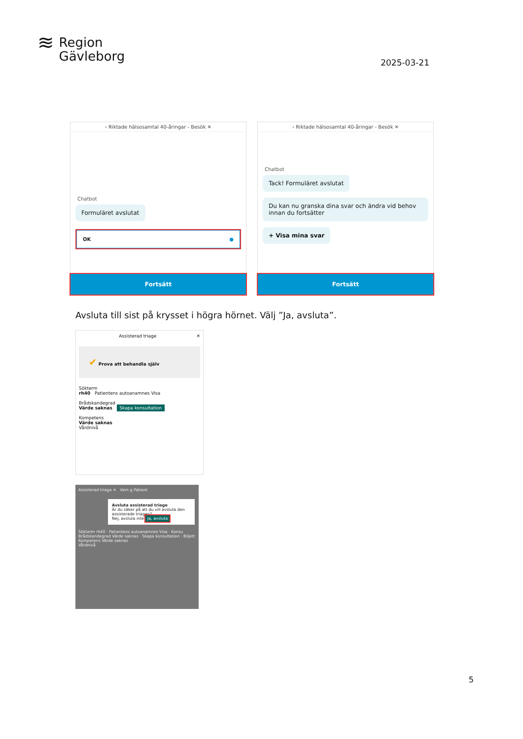≋
Region
Gävleborg
2025-03-21
‹ Riktade hälsosamtal 40-åringar - Besök ✕
Chatbot
Formuläret avslutat
OK ●
Fortsätt
‹ Riktade hälsosamtal 40-åringar - Besök ✕
Chatbot
Tack! Formuläret avslutat
Du kan nu granska dina svar och ändra vid behov innan du fortsätter
+ Visa mina svar
Fortsätt
Avsluta till sist på krysset i högra hörnet. Välj ”Ja, avsluta”.
Assisterad triage ✕
✔ Prova att behandla själv
Sökterm
rh40 Patientens autoanamnes Visa
Brådskandegrad
Värde saknas Skapa konsultation
Kompetens
Värde saknas
Vårdnivå
Assisterad triage ✕ Vem g Patient
Avsluta assisterad triage
Är du säker på att du vill avsluta den assisterade triagen?
Nej, avsluta inte Ja, avsluta
Sökterm rh40 · Patientens autoanamnes Visa · Konsu
Brådskandegrad Värde saknas · Skapa konsultation · Biljett
Kompetens Värde saknas
Vårdnivå
5